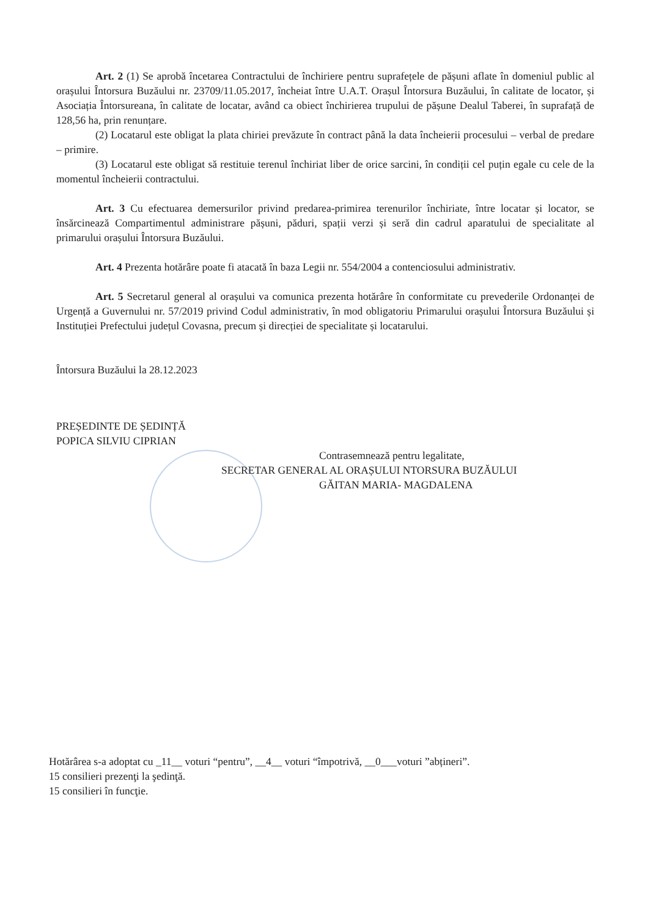Art. 2 (1) Se aprobă încetarea Contractului de închiriere pentru suprafețele de pășuni aflate în domeniul public al orașului Întorsura Buzăului nr. 23709/11.05.2017, încheiat între U.A.T. Orașul Întorsura Buzăului, în calitate de locator, și Asociația Întorsureana, în calitate de locatar, având ca obiect închirierea trupului de pășune Dealul Taberei, în suprafață de 128,56 ha, prin renunțare.
(2) Locatarul este obligat la plata chiriei prevăzute în contract până la data încheierii procesului – verbal de predare – primire.
(3) Locatarul este obligat să restituie terenul închiriat liber de orice sarcini, în condiții cel puțin egale cu cele de la momentul încheierii contractului.
Art. 3 Cu efectuarea demersurilor privind predarea-primirea terenurilor închiriate, între locatar și locator, se însărcinează Compartimentul administrare pășuni, păduri, spații verzi și seră din cadrul aparatului de specialitate al primarului orașului Întorsura Buzăului.
Art. 4 Prezenta hotărâre poate fi atacată în baza Legii nr. 554/2004 a contenciosului administrativ.
Art. 5 Secretarul general al orașului va comunica prezenta hotărâre în conformitate cu prevederile Ordonanței de Urgență a Guvernului nr. 57/2019 privind Codul administrativ, în mod obligatoriu Primarului orașului Întorsura Buzăului și Instituției Prefectului județul Covasna, precum și direcției de specialitate și locatarului.
Întorsura Buzăului la 28.12.2023
PREȘEDINTE DE ȘEDINȚĂ
POPICA SILVIU CIPRIAN
Contrasemnează pentru legalitate,
SECRETAR GENERAL AL ORAȘULUI NTORSURA BUZĂULUI
GĂITAN MARIA- MAGDALENA
Hotărârea s-a adoptat cu _11__ voturi “pentru”, __4__ voturi “împotrivă, __0___voturi ”abțineri”.
15 consilieri prezenţi la şedinţă.
15 consilieri în funcţie.